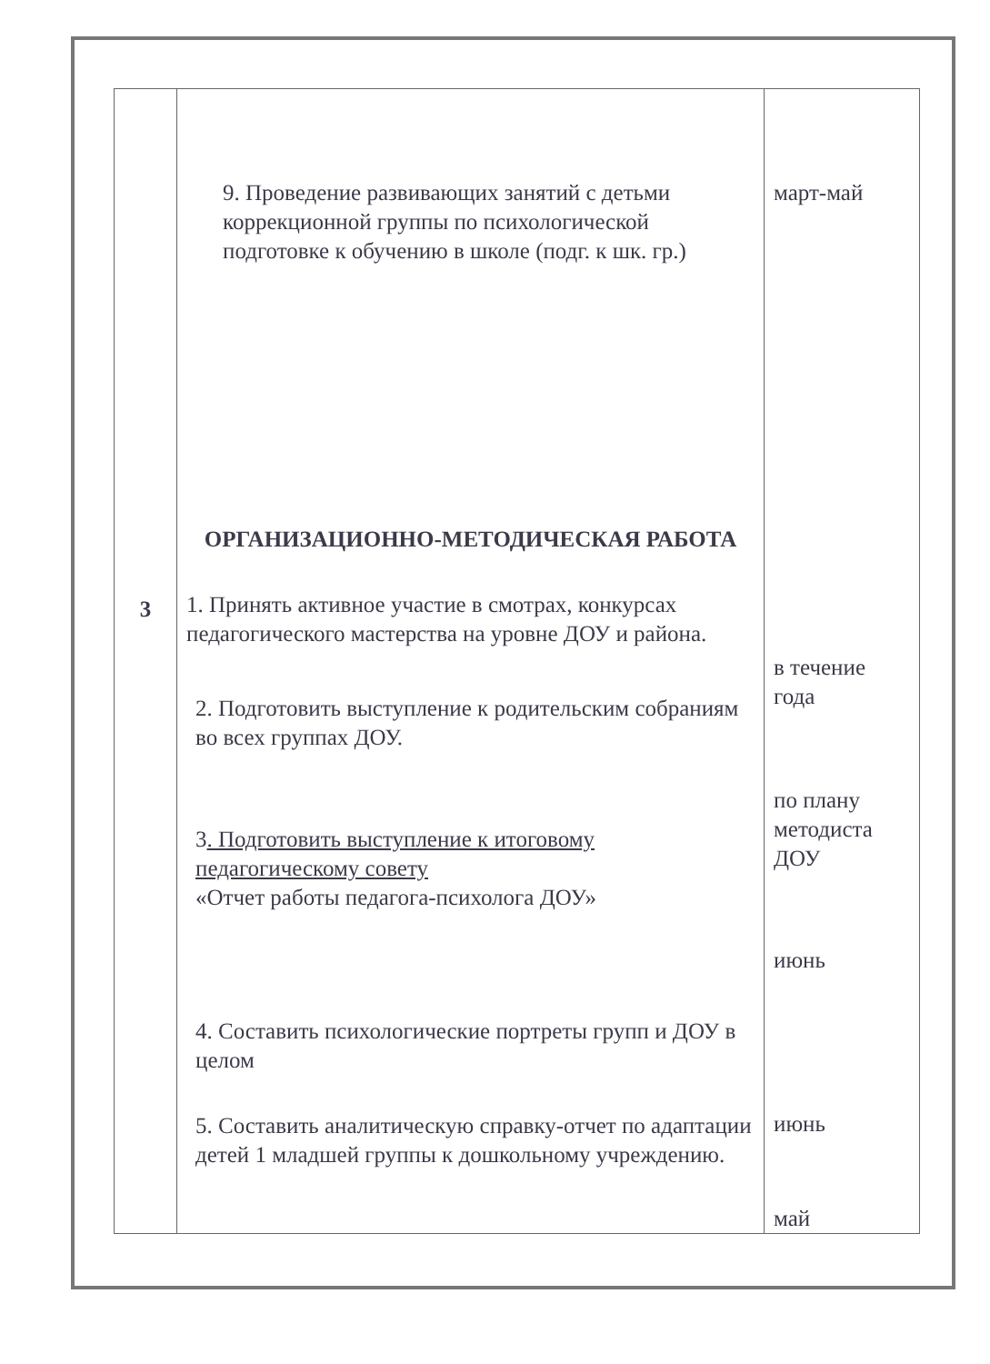| 3 | 9. Проведение развивающих занятий с детьми коррекционной группы по психологической подготовке к обучению в школе (подг. к шк. гр.) ОРГАНИЗАЦИОННО-МЕТОДИЧЕСКАЯ РАБОТА 1. Принять активное участие в смотрах, конкурсах педагогического мастерства на уровне ДОУ и района. 2. Подготовить выступление к родительским собраниям во всех группах ДОУ. 3 . Подготовить выступление к итоговому педагогическому совету «Отчет работы педагога-психолога ДОУ» 4. Составить психологические портреты групп и ДОУ в целом 5. Составить аналитическую справку-отчет по адаптации детей 1 младшей группы к дошкольному учреждению. | март-май в течение года по плану методиста ДОУ июнь июнь май |